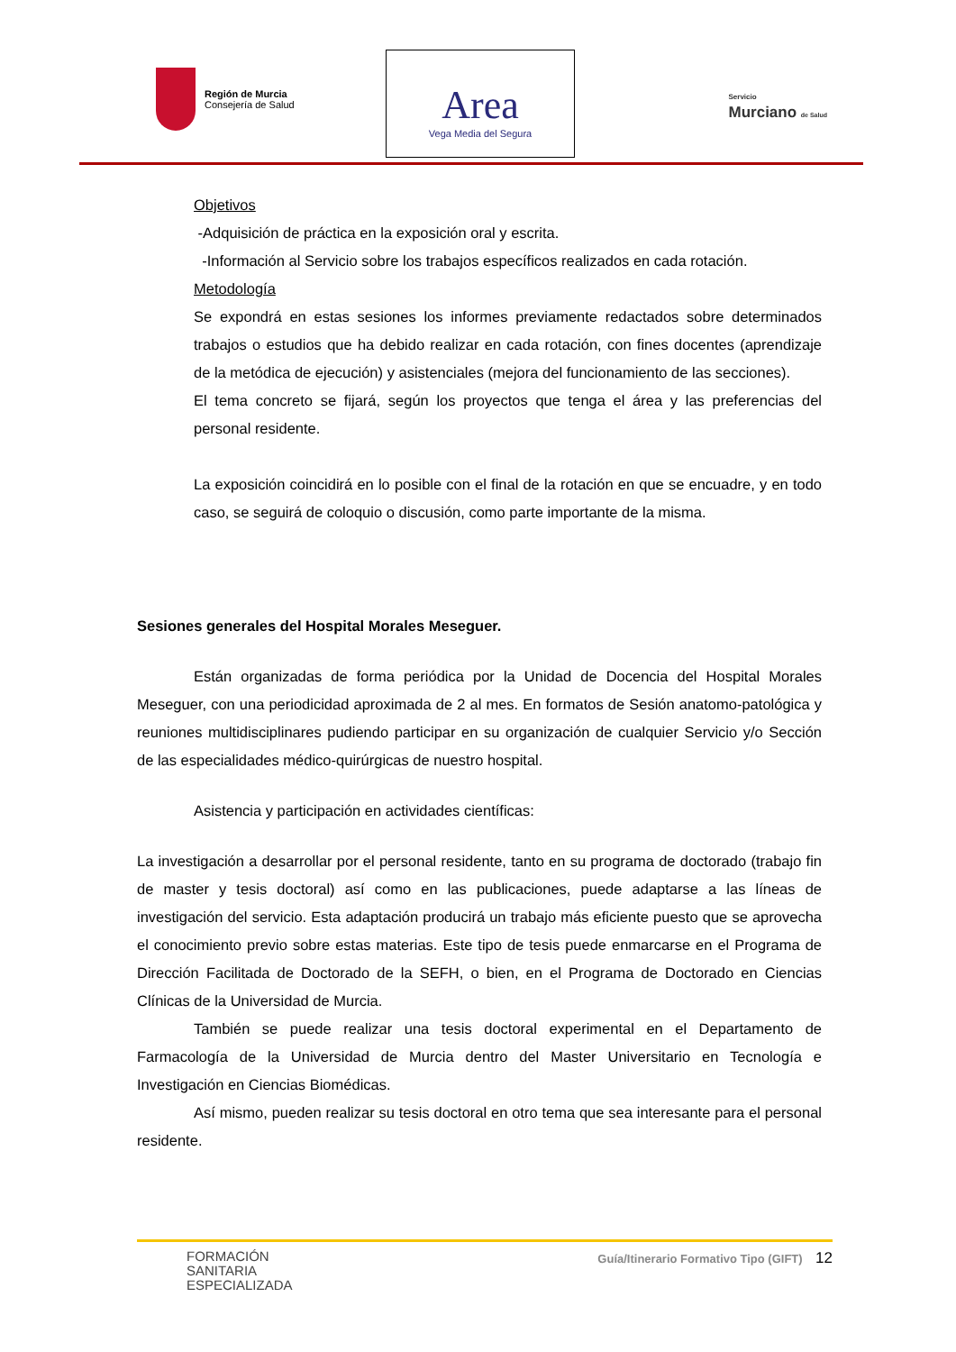Región de Murcia
Consejería de Salud
Area
Vega Media del Segura
Servicio
Murciano de Salud
Objetivos
-Adquisición de práctica en la exposición oral y escrita.
-Información al Servicio sobre los trabajos específicos realizados en cada rotación.
Metodología
Se expondrá en estas sesiones los informes previamente redactados sobre determinados trabajos o estudios que ha debido realizar en cada rotación, con fines docentes (aprendizaje de la metódica de ejecución) y asistenciales (mejora del funcionamiento de las secciones).
El tema concreto se fijará, según los proyectos que tenga el área y las preferencias del personal residente.
La exposición coincidirá en lo posible con el final de la rotación en que se encuadre, y en todo caso, se seguirá de coloquio o discusión, como parte importante de la misma.
Sesiones generales del Hospital Morales Meseguer.
Están organizadas de forma periódica por la Unidad de Docencia del Hospital Morales Meseguer, con una periodicidad aproximada de 2 al mes. En formatos de Sesión anatomo-patológica y reuniones multidisciplinares pudiendo participar en su organización de cualquier Servicio y/o Sección de las especialidades médico-quirúrgicas de nuestro hospital.
Asistencia y participación en actividades científicas:
La investigación a desarrollar por el personal residente, tanto en su programa de doctorado (trabajo fin de master y tesis doctoral) así como en las publicaciones, puede adaptarse a las líneas de investigación del servicio. Esta adaptación producirá un trabajo más eficiente puesto que se aprovecha el conocimiento previo sobre estas materias. Este tipo de tesis puede enmarcarse en el Programa de Dirección Facilitada de Doctorado de la SEFH, o bien, en el Programa de Doctorado en Ciencias Clínicas de la Universidad de Murcia.
También se puede realizar una tesis doctoral experimental en el Departamento de Farmacología de la Universidad de Murcia dentro del Master Universitario en Tecnología e Investigación en Ciencias Biomédicas.
Así mismo, pueden realizar su tesis doctoral en otro tema que sea interesante para el personal residente.
FORMACIÓN
SANITARIA
ESPECIALIZADA
Guía/Itinerario Formativo Tipo (GIFT) 12